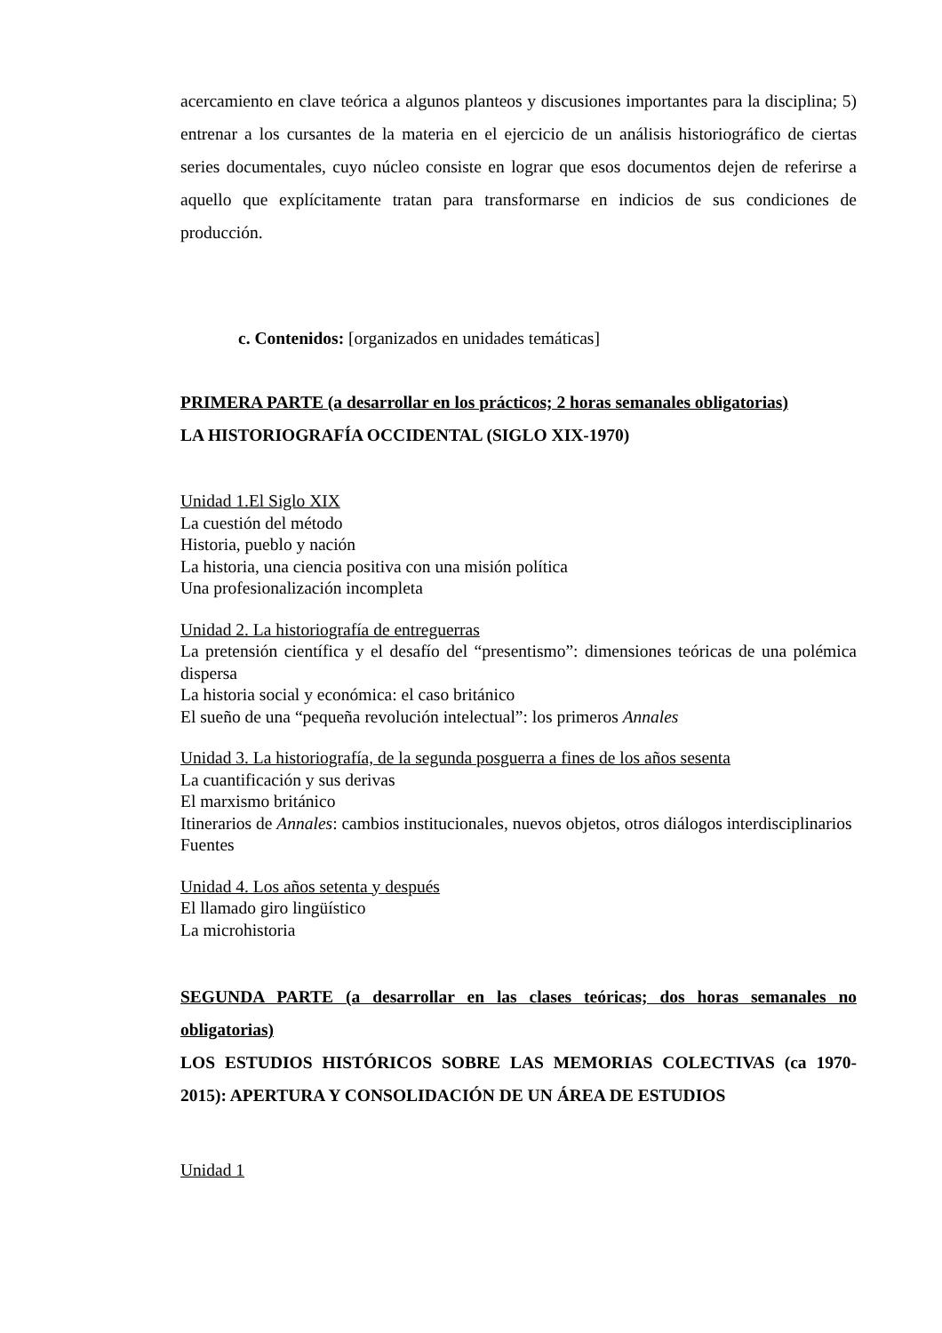acercamiento en clave teórica a algunos planteos y discusiones importantes para la disciplina; 5) entrenar a los cursantes de la materia en el ejercicio de un análisis historiográfico de ciertas series documentales, cuyo núcleo consiste en lograr que esos documentos dejen de referirse a aquello que explícitamente tratan para transformarse en indicios de sus condiciones de producción.
c. Contenidos: [organizados en unidades temáticas]
PRIMERA PARTE (a desarrollar en los prácticos; 2 horas semanales obligatorias)
LA HISTORIOGRAFÍA OCCIDENTAL (SIGLO XIX-1970)
Unidad 1.El Siglo XIX
La cuestión del método
Historia, pueblo y nación
La historia, una ciencia positiva con una misión política
Una profesionalización incompleta
Unidad 2. La historiografía de entreguerras
La pretensión científica y el desafío del “presentismo”: dimensiones teóricas de una polémica dispersa
La historia social y económica: el caso británico
El sueño de una “pequeña revolución intelectual”: los primeros Annales
Unidad 3. La historiografía, de la segunda posguerra a fines de los años sesenta
La cuantificación y sus derivas
El marxismo británico
Itinerarios de Annales: cambios institucionales, nuevos objetos, otros diálogos interdisciplinarios
Fuentes
Unidad 4. Los años setenta y después
El llamado giro lingüístico
La microhistoria
SEGUNDA PARTE (a desarrollar en las clases teóricas; dos horas semanales no obligatorias)
LOS ESTUDIOS HISTÓRICOS SOBRE LAS MEMORIAS COLECTIVAS (ca 1970-2015): APERTURA Y CONSOLIDACIÓN DE UN ÁREA DE ESTUDIOS
Unidad 1